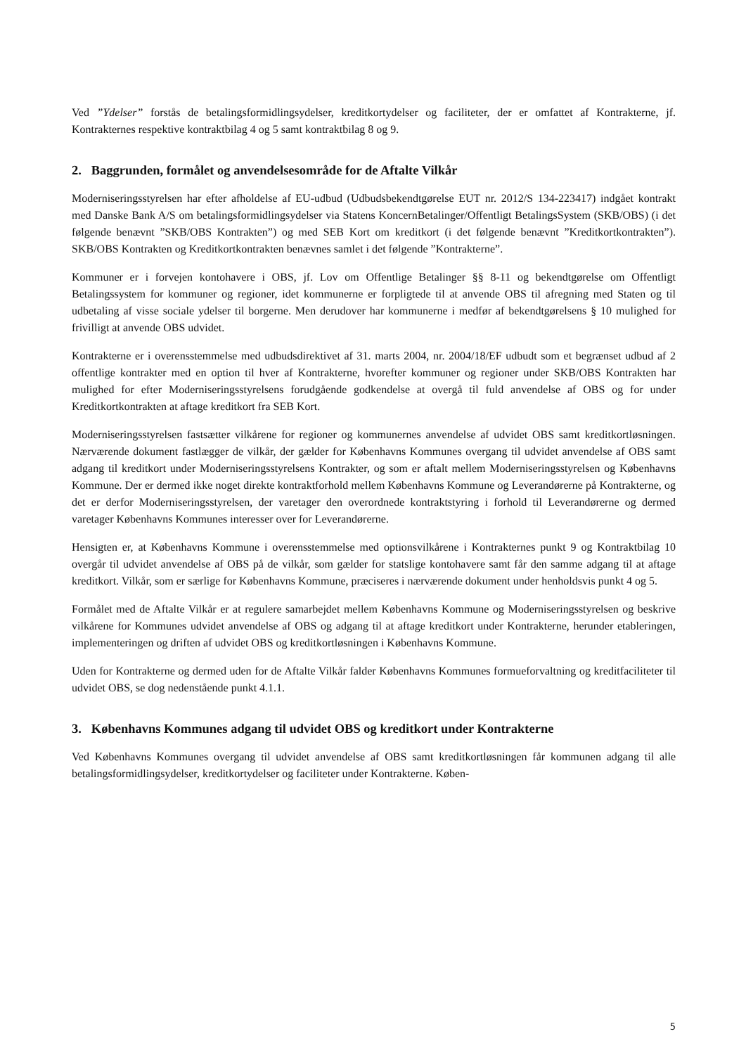Ved ”Ydelser” forstås de betalingsformidlingsydelser, kreditkortydelser og faciliteter, der er omfattet af Kontrakterne, jf. Kontrakternes respektive kontraktbilag 4 og 5 samt kontraktbilag 8 og 9.
2. Baggrunden, formålet og anvendelsesområde for de Aftalte Vilkår
Moderniseringsstyrelsen har efter afholdelse af EU-udbud (Udbudsbekendtgørelse EUT nr. 2012/S 134-223417) indgået kontrakt med Danske Bank A/S om betalingsformidlingsydelser via Statens KoncernBetalinger/Offentligt BetalingsSystem (SKB/OBS) (i det følgende benævnt ”SKB/OBS Kontrakten”) og med SEB Kort om kreditkort (i det følgende benævnt ”Kreditkortkontrakten”). SKB/OBS Kontrakten og Kreditkortkontrakten benævnes samlet i det følgende ”Kontrakterne”.
Kommuner er i forvejen kontohavere i OBS, jf. Lov om Offentlige Betalinger §§ 8-11 og bekendtgørelse om Offentligt Betalingssystem for kommuner og regioner, idet kommunerne er forpligtede til at anvende OBS til afregning med Staten og til udbetaling af visse sociale ydelser til borgerne. Men derudover har kommunerne i medfør af bekendtgørelsens § 10 mulighed for frivilligt at anvende OBS udvidet.
Kontrakterne er i overensstemmelse med udbudsdirektivet af 31. marts 2004, nr. 2004/18/EF udbudt som et begrænset udbud af 2 offentlige kontrakter med en option til hver af Kontrakterne, hvorefter kommuner og regioner under SKB/OBS Kontrakten har mulighed for efter Moderniseringsstyrelsens forudgående godkendelse at overgå til fuld anvendelse af OBS og for under Kreditkortkontrakten at aftage kreditkort fra SEB Kort.
Moderniseringsstyrelsen fastsætter vilkårene for regioner og kommunernes anvendelse af udvidet OBS samt kreditkortløsningen. Nærværende dokument fastlægger de vilkår, der gælder for Københavns Kommunes overgang til udvidet anvendelse af OBS samt adgang til kreditkort under Moderniseringsstyrelsens Kontrakter, og som er aftalt mellem Moderniseringsstyrelsen og Københavns Kommune. Der er dermed ikke noget direkte kontraktforhold mellem Københavns Kommune og Leverandørerne på Kontrakterne, og det er derfor Moderniseringsstyrelsen, der varetager den overordnede kontraktstyring i forhold til Leverandørerne og dermed varetager Københavns Kommunes interesser over for Leverandørerne.
Hensigten er, at Københavns Kommune i overensstemmelse med optionsvilkårene i Kontrakternes punkt 9 og Kontraktbilag 10 overgår til udvidet anvendelse af OBS på de vilkår, som gælder for statslige kontohavere samt får den samme adgang til at aftage kreditkort. Vilkår, som er særlige for Københavns Kommune, præciseres i nærværende dokument under henholdsvis punkt 4 og 5.
Formålet med de Aftalte Vilkår er at regulere samarbejdet mellem Københavns Kommune og Moderniseringsstyrelsen og beskrive vilkårene for Kommunes udvidet anvendelse af OBS og adgang til at aftage kreditkort under Kontrakterne, herunder etableringen, implementeringen og driften af udvidet OBS og kreditkortløsningen i Københavns Kommune.
Uden for Kontrakterne og dermed uden for de Aftalte Vilkår falder Københavns Kommunes formueforvaltning og kreditfaciliteter til udvidet OBS, se dog nedenstående punkt 4.1.1.
3. Københavns Kommunes adgang til udvidet OBS og kreditkort under Kontrakterne
Ved Københavns Kommunes overgang til udvidet anvendelse af OBS samt kreditkortløsningen får kommunen adgang til alle betalingsformidlingsydelser, kreditkortydelser og faciliteter under Kontrakterne. Køben-
5